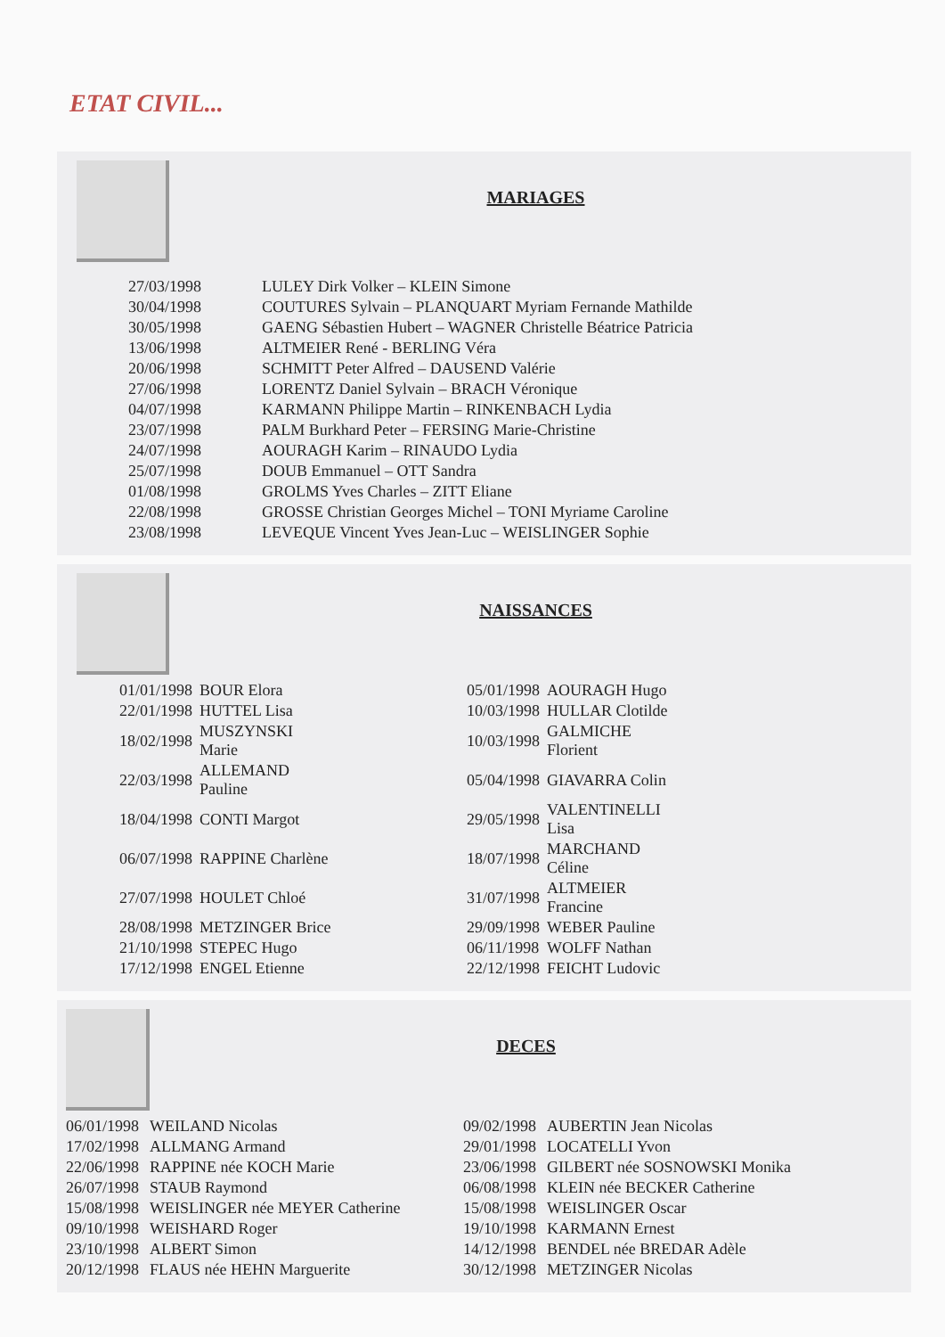ETAT CIVIL...
MARIAGES
| 27/03/1998 | LULEY Dirk Volker – KLEIN Simone |
| 30/04/1998 | COUTURES Sylvain – PLANQUART Myriam Fernande Mathilde |
| 30/05/1998 | GAENG Sébastien Hubert – WAGNER Christelle Béatrice Patricia |
| 13/06/1998 | ALTMEIER René - BERLING Véra |
| 20/06/1998 | SCHMITT Peter Alfred – DAUSEND Valérie |
| 27/06/1998 | LORENTZ Daniel Sylvain – BRACH Véronique |
| 04/07/1998 | KARMANN Philippe Martin – RINKENBACH Lydia |
| 23/07/1998 | PALM Burkhard Peter – FERSING Marie-Christine |
| 24/07/1998 | AOURAGH Karim – RINAUDO Lydia |
| 25/07/1998 | DOUB Emmanuel – OTT Sandra |
| 01/08/1998 | GROLMS Yves Charles – ZITT Eliane |
| 22/08/1998 | GROSSE Christian Georges Michel – TONI Myriame Caroline |
| 23/08/1998 | LEVEQUE Vincent Yves Jean-Luc – WEISLINGER Sophie |
NAISSANCES
| 01/01/1998 | BOUR Elora | 05/01/1998 | AOURAGH Hugo |
| 22/01/1998 | HUTTEL Lisa | 10/03/1998 | HULLAR Clotilde |
| 18/02/1998 | MUSZYNSKI Marie | 10/03/1998 | GALMICHE Florient |
| 22/03/1998 | ALLEMAND Pauline | 05/04/1998 | GIAVARRA Colin |
| 18/04/1998 | CONTI Margot | 29/05/1998 | VALENTINELLI Lisa |
| 06/07/1998 | RAPPINE Charlène | 18/07/1998 | MARCHAND Céline |
| 27/07/1998 | HOULET Chloé | 31/07/1998 | ALTMEIER Francine |
| 28/08/1998 | METZINGER Brice | 29/09/1998 | WEBER Pauline |
| 21/10/1998 | STEPEC Hugo | 06/11/1998 | WOLFF Nathan |
| 17/12/1998 | ENGEL Etienne | 22/12/1998 | FEICHT Ludovic |
DECES
| 06/01/1998 | WEILAND Nicolas | 09/02/1998 | AUBERTIN Jean Nicolas |
| 17/02/1998 | ALLMANG Armand | 29/01/1998 | LOCATELLI Yvon |
| 22/06/1998 | RAPPINE née KOCH Marie | 23/06/1998 | GILBERT née SOSNOWSKI Monika |
| 26/07/1998 | STAUB Raymond | 06/08/1998 | KLEIN née BECKER Catherine |
| 15/08/1998 | WEISLINGER née MEYER Catherine | 15/08/1998 | WEISLINGER Oscar |
| 09/10/1998 | WEISHARD Roger | 19/10/1998 | KARMANN Ernest |
| 23/10/1998 | ALBERT Simon | 14/12/1998 | BENDEL née BREDAR Adèle |
| 20/12/1998 | FLAUS née HEHN Marguerite | 30/12/1998 | METZINGER Nicolas |